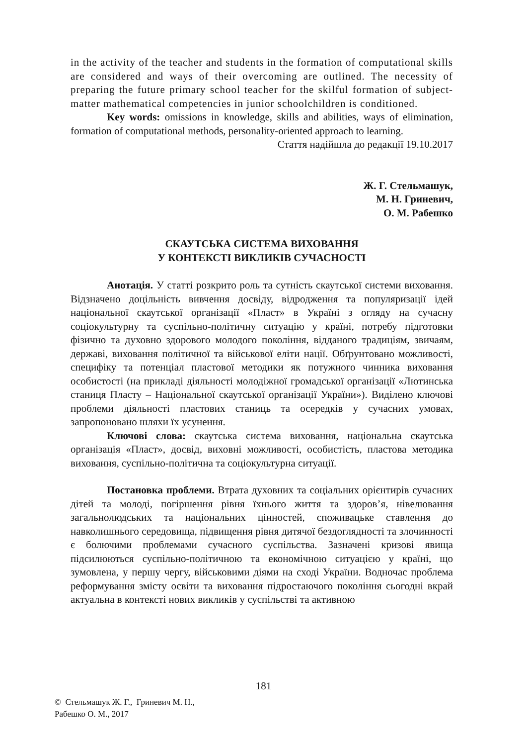in the activity of the teacher and students in the formation of computational skills are considered and ways of their overcoming are outlined. The necessity of preparing the future primary school teacher for the skilful formation of subject-matter mathematical competencies in junior schoolchildren is conditioned.
Key words: omissions in knowledge, skills and abilities, ways of elimination, formation of computational methods, personality-oriented approach to learning.
Стаття надійшла до редакції 19.10.2017
Ж. Г. Стельмашук,
М. Н. Гриневич,
О. М. Рабешко
СКАУТСЬКА СИСТЕМА ВИХОВАННЯ
У КОНТЕКСТІ ВИКЛИКІВ СУЧАСНОСТІ
Анотація. У статті розкрито роль та сутність скаутської системи виховання. Відзначено доцільність вивчення досвіду, відродження та популяризації ідей національної скаутської організації «Пласт» в Україні з огляду на сучасну соціокультурну та суспільно-політичну ситуацію у країні, потребу підготовки фізично та духовно здорового молодого покоління, відданого традиціям, звичаям, державі, виховання політичної та військової еліти нації. Обґрунтовано можливості, специфіку та потенціал пластової методики як потужного чинника виховання особистості (на прикладі діяльності молодіжної громадської організації «Лютинська станиця Пласту – Національної скаутської організації України»). Виділено ключові проблеми діяльності пластових станиць та осередків у сучасних умовах, запропоновано шляхи їх усунення.
Ключові слова: скаутська система виховання, національна скаутська організація «Пласт», досвід, виховні можливості, особистість, пластова методика виховання, суспільно-політична та соціокультурна ситуації.
Постановка проблеми. Втрата духовних та соціальних орієнтирів сучасних дітей та молоді, погіршення рівня їхнього життя та здоров’я, нівелювання загальнолюдських та національних цінностей, споживацьке ставлення до навколишнього середовища, підвищення рівня дитячої бездоглядності та злочинності є болючими проблемами сучасного суспільства. Зазначені кризові явища підсилюються суспільно-політичною та економічною ситуацією у країні, що зумовлена, у першу чергу, військовими діями на сході України. Водночас проблема реформування змісту освіти та виховання підростаючого покоління сьогодні вкрай актуальна в контексті нових викликів у суспільстві та активною
181
© Стельмашук Ж. Г., Гриневич М. Н.,
Рабешко О. М., 2017